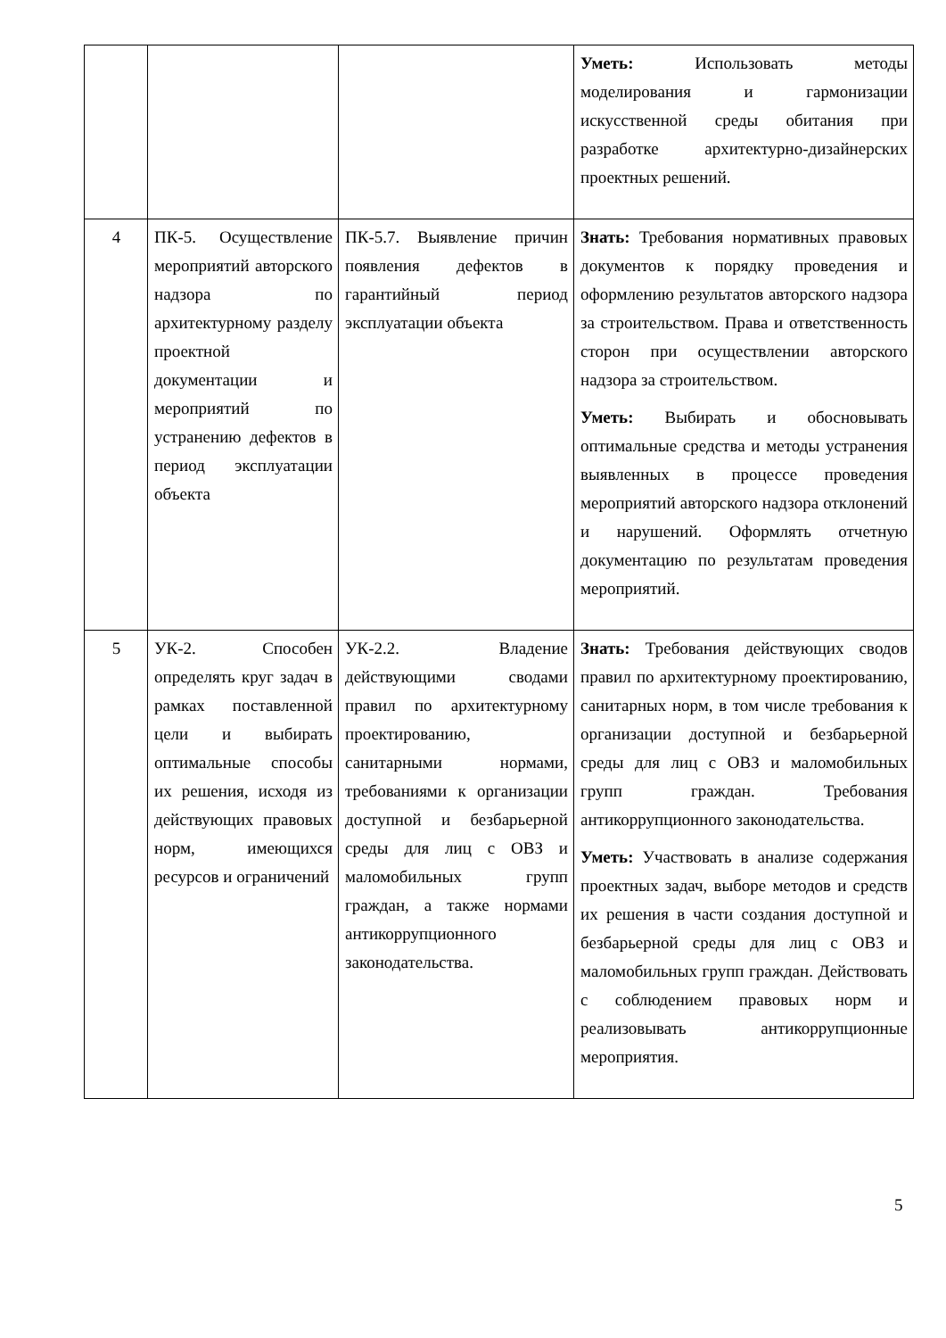| | | | Уметь: Использовать методы моделирования и гармонизации искусственной среды обитания при разработке архитектурно-дизайнерских проектных решений. |
| 4 | ПК-5. Осуществление мероприятий авторского надзора по архитектурному разделу проектной документации и мероприятий по устранению дефектов в период эксплуатации объекта | ПК-5.7. Выявление причин появления дефектов в гарантийный период эксплуатации объекта | Знать: Требования нормативных правовых документов к порядку проведения и оформлению результатов авторского надзора за строительством. Права и ответственность сторон при осуществлении авторского надзора за строительством. Уметь: Выбирать и обосновывать оптимальные средства и методы устранения выявленных в процессе проведения мероприятий авторского надзора отклонений и нарушений. Оформлять отчетную документацию по результатам проведения мероприятий. |
| 5 | УК-2. Способен определять круг задач в рамках поставленной цели и выбирать оптимальные способы их решения, исходя из действующих правовых норм, имеющихся ресурсов и ограничений | УК-2.2. Владение действующими сводами правил по архитектурному проектированию, санитарными нормами, требованиями к организации доступной и безбарьерной среды для лиц с ОВЗ и маломобильных групп граждан, а также нормами антикоррупционного законодательства. | Знать: Требования действующих сводов правил по архитектурному проектированию, санитарных норм, в том числе требования к организации доступной и безбарьерной среды для лиц с ОВЗ и маломобильных групп граждан. Требования антикоррупционного законодательства. Уметь: Участвовать в анализе содержания проектных задач, выборе методов и средств их решения в части создания доступной и безбарьерной среды для лиц с ОВЗ и маломобильных групп граждан. Действовать с соблюдением правовых норм и реализовывать антикоррупционные мероприятия. |
5